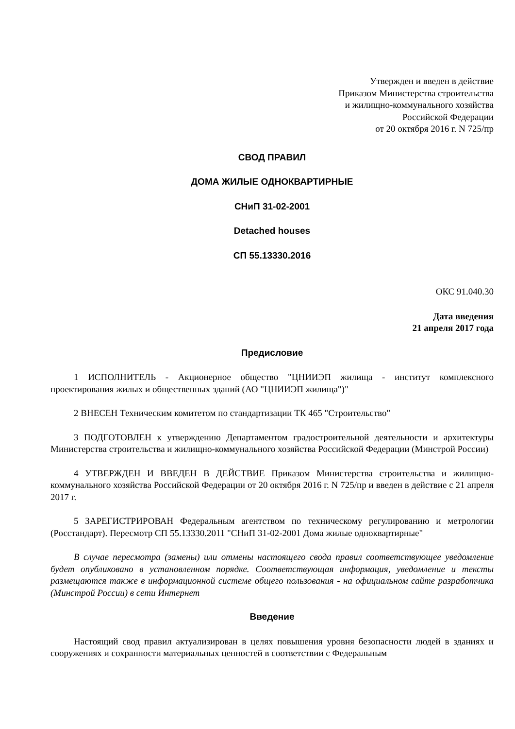Утвержден и введен в действие
Приказом Министерства строительства
и жилищно-коммунального хозяйства
Российской Федерации
от 20 октября 2016 г. N 725/пр
СВОД ПРАВИЛ
ДОМА ЖИЛЫЕ ОДНОКВАРТИРНЫЕ
СНиП 31-02-2001
Detached houses
СП 55.13330.2016
ОКС 91.040.30
Дата введения
21 апреля 2017 года
Предисловие
1 ИСПОЛНИТЕЛЬ - Акционерное общество "ЦНИИЭП жилища - институт комплексного проектирования жилых и общественных зданий (АО "ЦНИИЭП жилища")"
2 ВНЕСЕН Техническим комитетом по стандартизации ТК 465 "Строительство"
3 ПОДГОТОВЛЕН к утверждению Департаментом градостроительной деятельности и архитектуры Министерства строительства и жилищно-коммунального хозяйства Российской Федерации (Минстрой России)
4 УТВЕРЖДЕН И ВВЕДЕН В ДЕЙСТВИЕ Приказом Министерства строительства и жилищно-коммунального хозяйства Российской Федерации от 20 октября 2016 г. N 725/пр и введен в действие с 21 апреля 2017 г.
5 ЗАРЕГИСТРИРОВАН Федеральным агентством по техническому регулированию и метрологии (Росстандарт). Пересмотр СП 55.13330.2011 "СНиП 31-02-2001 Дома жилые одноквартирные"
В случае пересмотра (замены) или отмены настоящего свода правил соответствующее уведомление будет опубликовано в установленном порядке. Соответствующая информация, уведомление и тексты размещаются также в информационной системе общего пользования - на официальном сайте разработчика (Минстрой России) в сети Интернет
Введение
Настоящий свод правил актуализирован в целях повышения уровня безопасности людей в зданиях и сооружениях и сохранности материальных ценностей в соответствии с Федеральным